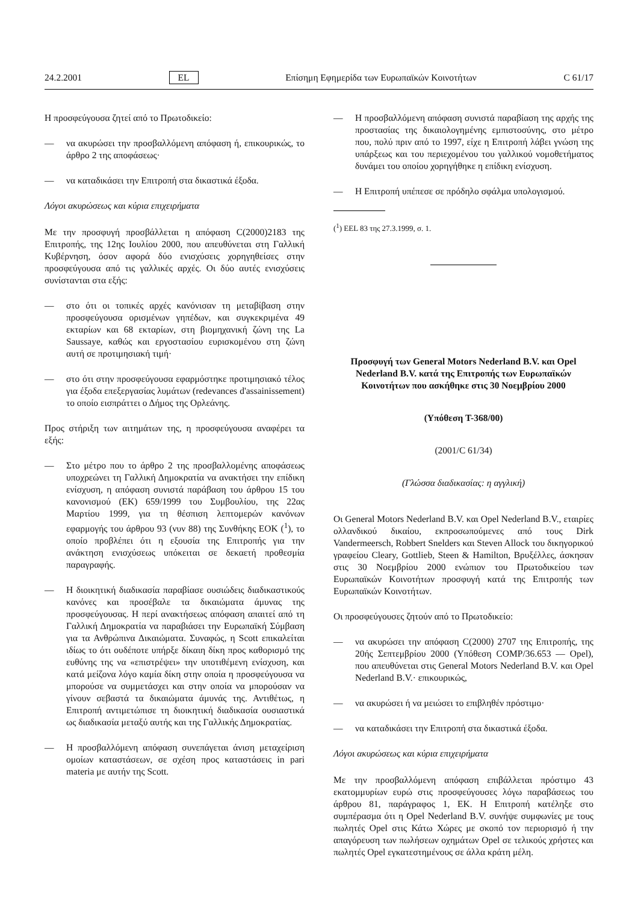24.2.2001 EL Επίσημη Εφημερίδα των Ευρωπαϊκών Κοινοτήτων C 61/17
Η προσφεύγουσα ζητεί από το Πρωτοδικείο:
— να ακυρώσει την προσβαλλόμενη απόφαση ή, επικουρικώς, το άρθρο 2 της αποφάσεως·
— να καταδικάσει την Επιτροπή στα δικαστικά έξοδα.
Λόγοι ακυρώσεως και κύρια επιχειρήματα
Με την προσφυγή προσβάλλεται η απόφαση C(2000)2183 της Επιτροπής, της 12ης Ιουλίου 2000, που απευθύνεται στη Γαλλική Κυβέρνηση, όσον αφορά δύο ενισχύσεις χορηγηθείσες στην προσφεύγουσα από τις γαλλικές αρχές. Οι δύο αυτές ενισχύσεις συνίστανται στα εξής:
— στο ότι οι τοπικές αρχές κανόνισαν τη μεταβίβαση στην προσφεύγουσα ορισμένων γηπέδων, και συγκεκριμένα 49 εκταρίων και 68 εκταρίων, στη βιομηχανική ζώνη της La Saussaye, καθώς και εργοστασίου ευρισκομένου στη ζώνη αυτή σε προτιμησιακή τιμή·
— στο ότι στην προσφεύγουσα εφαρμόστηκε προτιμησιακό τέλος για έξοδα επεξεργασίας λυμάτων (redevances d'assainissement) το οποίο εισπράττει ο Δήμος της Ορλεάνης.
Προς στήριξη των αιτημάτων της, η προσφεύγουσα αναφέρει τα εξής:
— Στο μέτρο που το άρθρο 2 της προσβαλλομένης αποφάσεως υποχρεώνει τη Γαλλική Δημοκρατία να ανακτήσει την επίδικη ενίσχυση, η απόφαση συνιστά παράβαση του άρθρου 15 του κανονισμού (ΕΚ) 659/1999 του Συμβουλίου, της 22ας Μαρτίου 1999, για τη θέσπιση λεπτομερών κανόνων εφαρμογής του άρθρου 93 (νυν 88) της Συνθήκης ΕΟΚ (<sup>1</sup>), το οποίο προβλέπει ότι η εξουσία της Επιτροπής για την ανάκτηση ενισχύσεως υπόκειται σε δεκαετή προθεσμία παραγραφής.
— Η διοικητική διαδικασία παραβίασε ουσιώδεις διαδικαστικούς κανόνες και προσέβαλε τα δικαιώματα άμυνας της προσφεύγουσας. Η περί ανακτήσεως απόφαση απαιτεί από τη Γαλλική Δημοκρατία να παραβιάσει την Ευρωπαϊκή Σύμβαση για τα Ανθρώπινα Δικαιώματα. Συναφώς, η Scott επικαλείται ιδίως το ότι ουδέποτε υπήρξε δίκαιη δίκη προς καθορισμό της ευθύνης της να «επιστρέψει» την υποτιθέμενη ενίσχυση, και κατά μείζονα λόγο καμία δίκη στην οποία η προσφεύγουσα να μπορούσε να συμμετάσχει και στην οποία να μπορούσαν να γίνουν σεβαστά τα δικαιώματα άμυνάς της. Αντιθέτως, η Επιτροπή αντιμετώπισε τη διοικητική διαδικασία ουσιαστικά ως διαδικασία μεταξύ αυτής και της Γαλλικής Δημοκρατίας.
— Η προσβαλλόμενη απόφαση συνεπάγεται άνιση μεταχείριση ομοίων καταστάσεων, σε σχέση προς καταστάσεις in pari materia με αυτήν της Scott.
— Η προσβαλλόμενη απόφαση συνιστά παραβίαση της αρχής της προστασίας της δικαιολογημένης εμπιστοσύνης, στο μέτρο που, πολύ πριν από το 1997, είχε η Επιτροπή λάβει γνώση της υπάρξεως και του περιεχομένου του γαλλικού νομοθετήματος δυνάμει του οποίου χορηγήθηκε η επίδικη ενίσχυση.
— Η Επιτροπή υπέπεσε σε πρόδηλο σφάλμα υπολογισμού.
(<sup>1</sup>) ΕΕL 83 της 27.3.1999, σ. 1.
Προσφυγή των General Motors Nederland B.V. και Opel Nederland B.V. κατά της Επιτροπής των Ευρωπαϊκών Κοινοτήτων που ασκήθηκε στις 30 Νοεμβρίου 2000
(Υπόθεση T-368/00)
(2001/C 61/34)
(Γλώσσα διαδικασίας: η αγγλική)
Οι General Motors Nederland B.V. και Opel Nederland B.V., εταιρίες ολλανδικού δικαίου, εκπροσωπούμενες από τους Dirk Vandermeersch, Robbert Snelders και Steven Allock του δικηγορικού γραφείου Cleary, Gottlieb, Steen & Hamilton, Βρυξέλλες, άσκησαν στις 30 Νοεμβρίου 2000 ενώπιον του Πρωτοδικείου των Ευρωπαϊκών Κοινοτήτων προσφυγή κατά της Επιτροπής των Ευρωπαϊκών Κοινοτήτων.
Οι προσφεύγουσες ζητούν από το Πρωτοδικείο:
— να ακυρώσει την απόφαση C(2000) 2707 της Επιτροπής, της 20ής Σεπτεμβρίου 2000 (Υπόθεση COMP/36.653 — Opel), που απευθύνεται στις General Motors Nederland B.V. και Opel Nederland B.V.· επικουρικώς,
— να ακυρώσει ή να μειώσει το επιβληθέν πρόστιμο·
— να καταδικάσει την Επιτροπή στα δικαστικά έξοδα.
Λόγοι ακυρώσεως και κύρια επιχειρήματα
Με την προσβαλλόμενη απόφαση επιβάλλεται πρόστιμο 43 εκατομμυρίων ευρώ στις προσφεύγουσες λόγω παραβάσεως του άρθρου 81, παράγραφος 1, ΕΚ. Η Επιτροπή κατέληξε στο συμπέρασμα ότι η Opel Nederland B.V. συνήψε συμφωνίες με τους πωλητές Opel στις Κάτω Χώρες με σκοπό τον περιορισμό ή την απαγόρευση των πωλήσεων οχημάτων Opel σε τελικούς χρήστες και πωλητές Opel εγκατεστημένους σε άλλα κράτη μέλη.